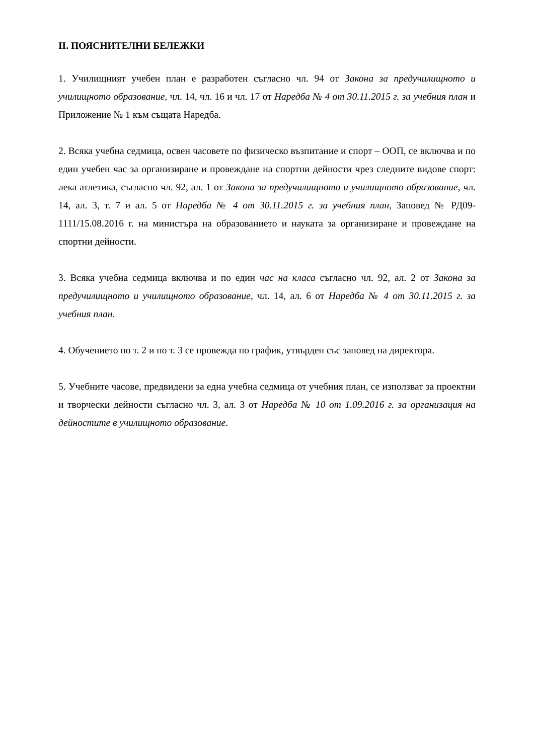II. ПОЯСНИТЕЛНИ БЕЛЕЖКИ
1. Училищният учебен план е разработен съгласно чл. 94 от Закона за предучилищното и училищното образование, чл. 14, чл. 16 и чл. 17 от Наредба № 4 от 30.11.2015 г. за учебния план и Приложение № 1 към същата Наредба.
2. Всяка учебна седмица, освен часовете по физическо възпитание и спорт – ООП, се включва и по един учебен час за организиране и провеждане на спортни дейности чрез следните видове спорт: лека атлетика, съгласно чл. 92, ал. 1 от Закона за предучилищното и училищното образование, чл. 14, ал. 3, т. 7 и ал. 5 от Наредба № 4 от 30.11.2015 г. за учебния план, Заповед № РД09-1111/15.08.2016 г. на министъра на образованието и науката за организиране и провеждане на спортни дейности.
3. Всяка учебна седмица включва и по един час на класа съгласно чл. 92, ал. 2 от Закона за предучилищното и училищното образование, чл. 14, ал. 6 от Наредба № 4 от 30.11.2015 г. за учебния план.
4. Обучението по т. 2 и по т. 3 се провежда по график, утвърден със заповед на директора.
5. Учебните часове, предвидени за една учебна седмица от учебния план, се използват за проектни и творчески дейности съгласно чл. 3, ал. 3 от Наредба № 10 от 1.09.2016 г. за организация на дейностите в училищното образование.